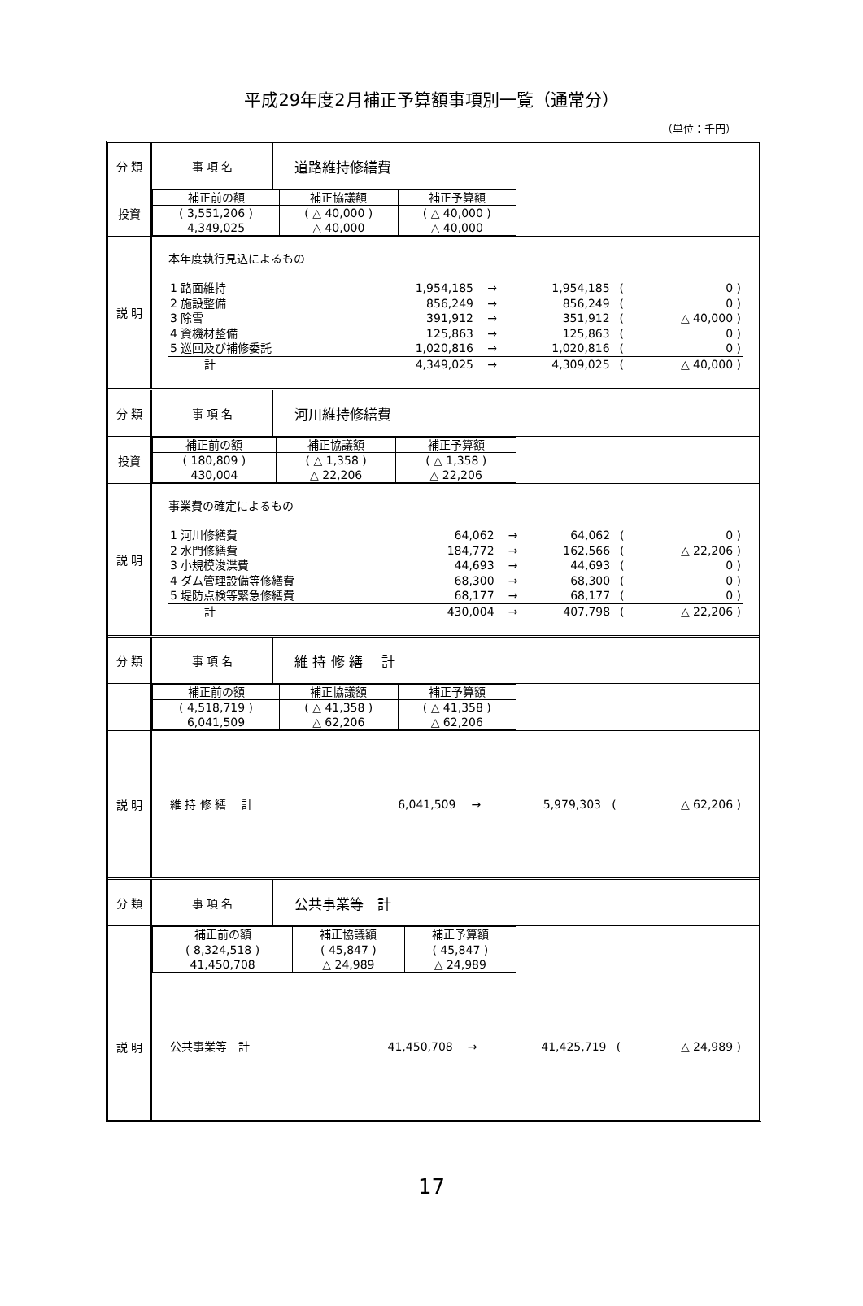平成29年度2月補正予算額事項別一覧（通常分）
（単位：千円）
| 分 類 | 事 項 名 | 道路維持修繕費 |
| 投資 | / 補正前の額 / 補正協議額 / 補正予算額 / / ( 3,551,206 ) 4,349,025 / ( △ 40,000 ) △ 40,000 / ( △ 40,000 ) △ 40,000 / | |
| 説 明 | 本年度執行見込によるもの / 1 路面維持 / 1,954,185 / → / 1,954,185 / ( / 0 ) / / 2 施設整備 / 856,249 / → / 856,249 / ( / 0 ) / / 3 除雪 / 391,912 / → / 351,912 / ( / △ 40,000 ) / / 4 資機材整備 / 125,863 / → / 125,863 / ( / 0 ) / / 5 巡回及び補修委託 / 1,020,816 / → / 1,020,816 / ( / 0 ) / / 計 / 4,349,025 / → / 4,309,025 / ( / △ 40,000 ) / | |
| 分 類 | 事 項 名 | 河川維持修繕費 |
| 投資 | / 補正前の額 / 補正協議額 / 補正予算額 / / ( 180,809 ) 430,004 / ( △ 1,358 ) △ 22,206 / ( △ 1,358 ) △ 22,206 / | |
| 説 明 | 事業費の確定によるもの / 1 河川修繕費 / 64,062 / → / 64,062 / ( / 0 ) / / 2 水門修繕費 / 184,772 / → / 162,566 / ( / △ 22,206 ) / / 3 小規模浚渫費 / 44,693 / → / 44,693 / ( / 0 ) / / 4 ダム管理設備等修繕費 / 68,300 / → / 68,300 / ( / 0 ) / / 5 堤防点検等緊急修繕費 / 68,177 / → / 68,177 / ( / 0 ) / / 計 / 430,004 / → / 407,798 / ( / △ 22,206 ) / | |
| 分 類 | 事 項 名 | 維 持 修 繕 計 |
| | / 補正前の額 / 補正協議額 / 補正予算額 / / ( 4,518,719 ) 6,041,509 / ( △ 41,358 ) △ 62,206 / ( △ 41,358 ) △ 62,206 / | |
| 説 明 | / 維 持 修 繕 計 / 6,041,509 / → / 5,979,303 / ( / △ 62,206 ) / | |
| 分 類 | 事 項 名 | 公共事業等 計 |
| | / 補正前の額 / 補正協議額 / 補正予算額 / / ( 8,324,518 ) 41,450,708 / ( 45,847 ) △ 24,989 / ( 45,847 ) △ 24,989 / | |
| 説 明 | / 公共事業等 計 / 41,450,708 / → / 41,425,719 / ( / △ 24,989 ) / | |
17